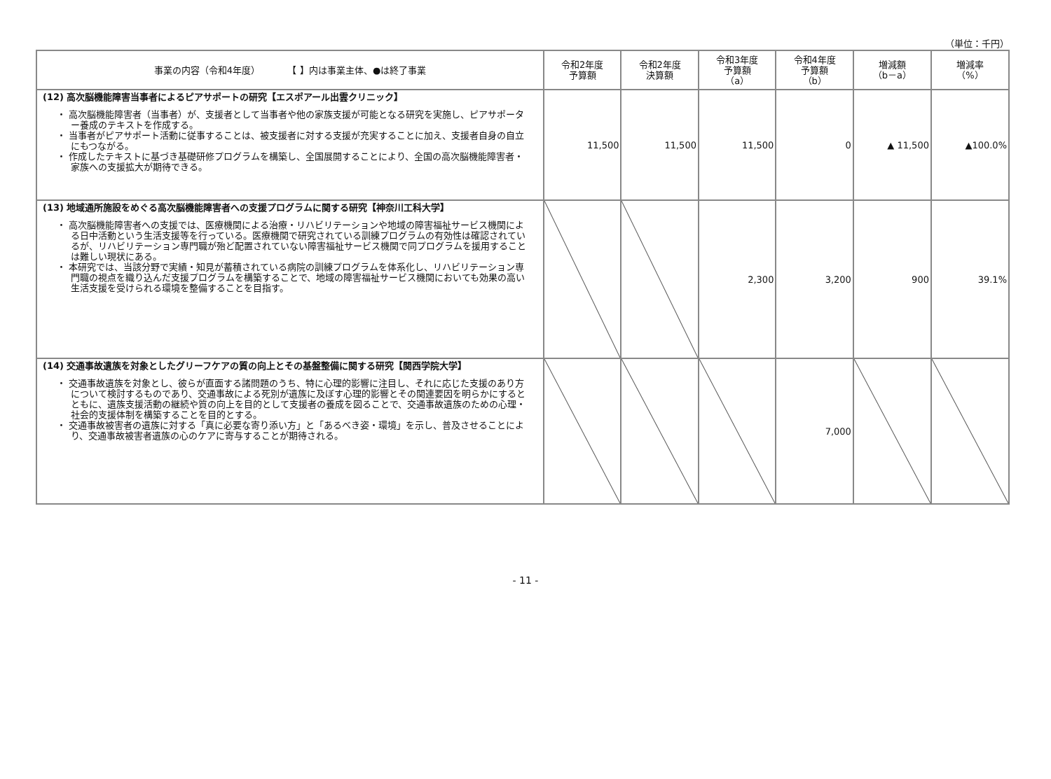（単位：千円）
| 事業の内容（令和4年度） 【 】内は事業主体、●は終了事業 | 令和2年度 予算額 | 令和2年度 決算額 | 令和3年度 予算額 （a） | 令和4年度 予算額 （b） | 増減額 （b－a） | 増減率 （%） |
| --- | --- | --- | --- | --- | --- | --- |
| (12) 高次脳機能障害当事者によるピアサポートの研究【エスポアール出雲クリニック】 ・ 高次脳機能障害者（当事者）が、支援者として当事者や他の家族支援が可能となる研究を実施し、ピアサポーター養成のテキストを作成する。 ・ 当事者がピアサポート活動に従事することは、被支援者に対する支援が充実することに加え、支援者自身の自立にもつながる。 ・ 作成したテキストに基づき基礎研修プログラムを構築し、全国展開することにより、全国の高次脳機能障害者・家族への支援拡大が期待できる。 | 11,500 | 11,500 | 11,500 | 0 | ▲ 11,500 | ▲100.0% |
| (13) 地域通所施設をめぐる高次脳機能障害者への支援プログラムに関する研究【神奈川工科大学】 ・ 高次脳機能障害者への支援では、医療機関による治療・リハビリテーションや地域の障害福祉サービス機関による日中活動という生活支援等を行っている。医療機関で研究されている訓練プログラムの有効性は確認されているが、リハビリテーション専門職が殆ど配置されていない障害福祉サービス機関で同プログラムを援用することは難しい現状にある。 ・ 本研究では、当該分野で実績・知見が蓄積されている病院の訓練プログラムを体系化し、リハビリテーション専門職の視点を織り込んだ支援プログラムを構築することで、地域の障害福祉サービス機関においても効果の高い生活支援を受けられる環境を整備することを目指す。 | | | 2,300 | 3,200 | 900 | 39.1% |
| (14) 交通事故遺族を対象としたグリーフケアの質の向上とその基盤整備に関する研究【関西学院大学】 ・ 交通事故遺族を対象とし、彼らが直面する諸問題のうち、特に心理的影響に注目し、それに応じた支援のあり方について検討するものであり、交通事故による死別が遺族に及ぼす心理的影響とその関連要因を明らかにするとともに、遺族支援活動の継続や質の向上を目的として支援者の養成を図ることで、交通事故遺族のための心理・社会的支援体制を構築することを目的とする。 ・ 交通事故被害者の遺族に対する「真に必要な寄り添い方」と「あるべき姿・環境」を示し、普及させることにより、交通事故被害者遺族の心のケアに寄与することが期待される。 | | | | 7,000 | | |
- 11 -